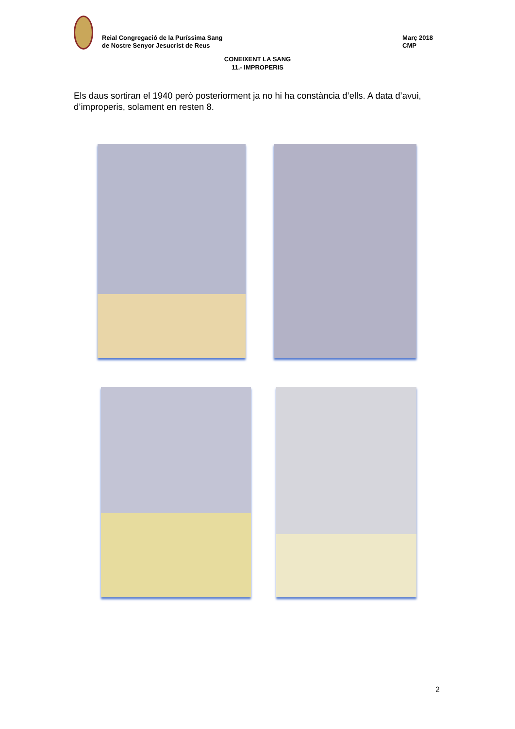Reial Congregació de la Puríssima Sang
de Nostre Senyor Jesucrist de Reus
Març 2018
CMP
CONEIXENT LA SANG
11.- IMPROPERIS
Els daus sortiran el 1940 però posteriorment ja no hi ha constància d’ells. A data d’avui, d’improperis, solament en resten 8.
2